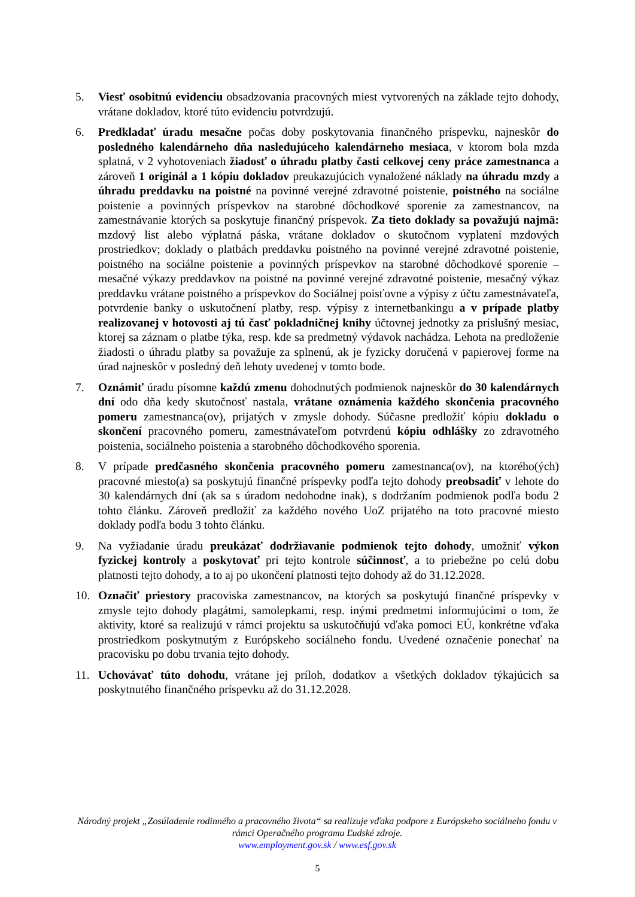5. Viesť osobitnú evidenciu obsadzovania pracovných miest vytvorených na základe tejto dohody, vrátane dokladov, ktoré túto evidenciu potvrdzujú.
6. Predkladať úradu mesačne počas doby poskytovania finančného príspevku, najneskôr do posledného kalendárneho dňa nasledujúceho kalendárneho mesiaca, v ktorom bola mzda splatná, v 2 vyhotoveniach žiadosť o úhradu platby časti celkovej ceny práce zamestnanca a zároveň 1 originál a 1 kópiu dokladov preukazujúcich vynaložené náklady na úhradu mzdy a úhradu preddavku na poistné na povinné verejné zdravotné poistenie, poistného na sociálne poistenie a povinných príspevkov na starobné dôchodkové sporenie za zamestnancov, na zamestnávanie ktorých sa poskytuje finančný príspevok. Za tieto doklady sa považujú najmä: mzdový list alebo výplatná páska, vrátane dokladov o skutočnom vyplatení mzdových prostriedkov; doklady o platbách preddavku poistného na povinné verejné zdravotné poistenie, poistného na sociálne poistenie a povinných príspevkov na starobné dôchodkové sporenie – mesačné výkazy preddavkov na poistné na povinné verejné zdravotné poistenie, mesačný výkaz preddavku vrátane poistného a príspevkov do Sociálnej poisťovne a výpisy z účtu zamestnávateľa, potvrdenie banky o uskutočnení platby, resp. výpisy z internetbankingu a v prípade platby realizovanej v hotovosti aj tú časť pokladničnej knihy účtovnej jednotky za príslušný mesiac, ktorej sa záznam o platbe týka, resp. kde sa predmetný výdavok nachádza. Lehota na predloženie žiadosti o úhradu platby sa považuje za splnenú, ak je fyzicky doručená v papierovej forme na úrad najneskôr v posledný deň lehoty uvedenej v tomto bode.
7. Oznámiť úradu písomne každú zmenu dohodnutých podmienok najneskôr do 30 kalendárnych dní odo dňa kedy skutočnosť nastala, vrátane oznámenia každého skončenia pracovného pomeru zamestnanca(ov), prijatých v zmysle dohody. Súčasne predložiť kópiu dokladu o skončení pracovného pomeru, zamestnávateľom potvrdenú kópiu odhlášky zo zdravotného poistenia, sociálneho poistenia a starobného dôchodkového sporenia.
8. V prípade predčasného skončenia pracovného pomeru zamestnanca(ov), na ktorého(ých) pracovné miesto(a) sa poskytujú finančné príspevky podľa tejto dohody preobsadiť v lehote do 30 kalendárnych dní (ak sa s úradom nedohodne inak), s dodržaním podmienok podľa bodu 2 tohto článku. Zároveň predložiť za každého nového UoZ prijatého na toto pracovné miesto doklady podľa bodu 3 tohto článku.
9. Na vyžiadanie úradu preukázať dodržiavanie podmienok tejto dohody, umožniť výkon fyzickej kontroly a poskytovať pri tejto kontrole súčinnosť, a to priebežne po celú dobu platnosti tejto dohody, a to aj po ukončení platnosti tejto dohody až do 31.12.2028.
10. Označiť priestory pracoviska zamestnancov, na ktorých sa poskytujú finančné príspevky v zmysle tejto dohody plagátmi, samolepkami, resp. inými predmetmi informujúcimi o tom, že aktivity, ktoré sa realizujú v rámci projektu sa uskutočňujú vďaka pomoci EÚ, konkrétne vďaka prostriedkom poskytnutým z Európskeho sociálneho fondu. Uvedené označenie ponechať na pracovisku po dobu trvania tejto dohody.
11. Uchovávať túto dohodu, vrátane jej príloh, dodatkov a všetkých dokladov týkajúcich sa poskytnutého finančného príspevku až do 31.12.2028.
Národný projekt „Zosúladenie rodinného a pracovného života“ sa realizuje vďaka podpore z Európskeho sociálneho fondu v rámci Operačného programu Ľudské zdroje.
www.employment.gov.sk / www.esf.gov.sk
5